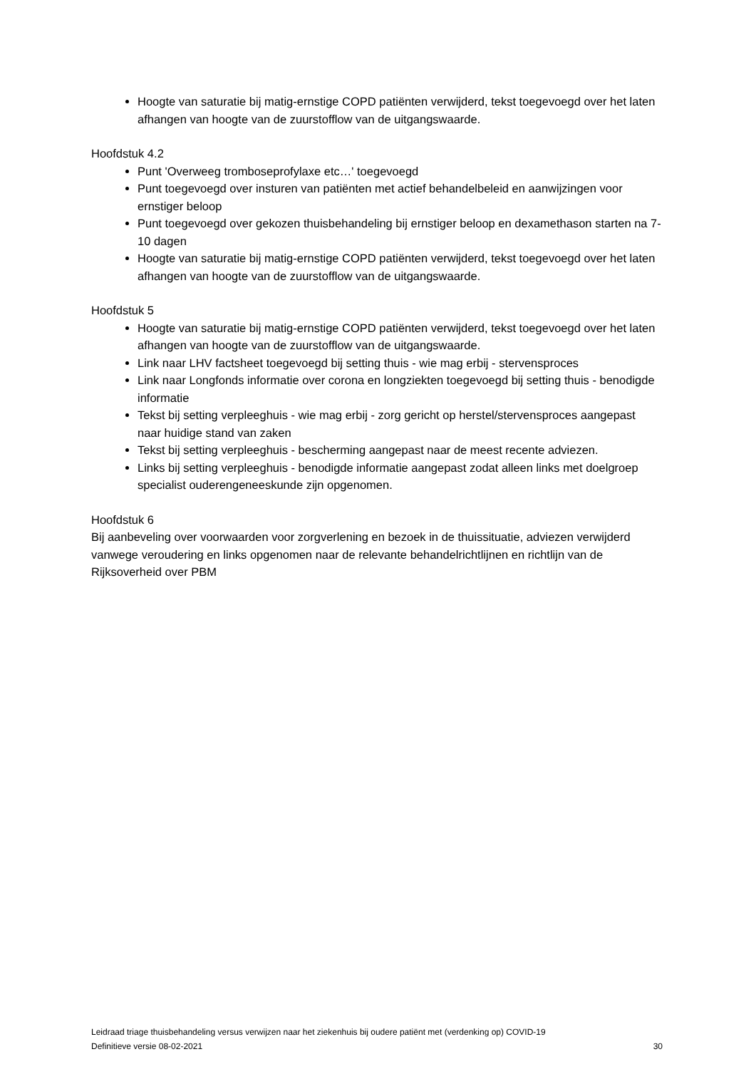Hoogte van saturatie bij matig-ernstige COPD patiënten verwijderd, tekst toegevoegd over het laten afhangen van hoogte van de zuurstofflow van de uitgangswaarde.
Hoofdstuk 4.2
Punt 'Overweeg tromboseprofylaxe etc…' toegevoegd
Punt toegevoegd over insturen van patiënten met actief behandelbeleid en aanwijzingen voor ernstiger beloop
Punt toegevoegd over gekozen thuisbehandeling bij ernstiger beloop en dexamethason starten na 7-10 dagen
Hoogte van saturatie bij matig-ernstige COPD patiënten verwijderd, tekst toegevoegd over het laten afhangen van hoogte van de zuurstofflow van de uitgangswaarde.
Hoofdstuk 5
Hoogte van saturatie bij matig-ernstige COPD patiënten verwijderd, tekst toegevoegd over het laten afhangen van hoogte van de zuurstofflow van de uitgangswaarde.
Link naar LHV factsheet toegevoegd bij setting thuis - wie mag erbij - stervensproces
Link naar Longfonds informatie over corona en longziekten toegevoegd bij setting thuis - benodigde informatie
Tekst bij setting verpleeghuis - wie mag erbij - zorg gericht op herstel/stervensproces aangepast naar huidige stand van zaken
Tekst bij setting verpleeghuis - bescherming aangepast naar de meest recente adviezen.
Links bij setting verpleeghuis - benodigde informatie aangepast zodat alleen links met doelgroep specialist ouderengeneeskunde zijn opgenomen.
Hoofdstuk 6
Bij aanbeveling over voorwaarden voor zorgverlening en bezoek in de thuissituatie, adviezen verwijderd vanwege veroudering en links opgenomen naar de relevante behandelrichtlijnen en richtlijn van de Rijksoverheid over PBM
Leidraad triage thuisbehandeling versus verwijzen naar het ziekenhuis bij oudere patiënt met (verdenking op) COVID-19
Definitieve versie 08-02-2021 30